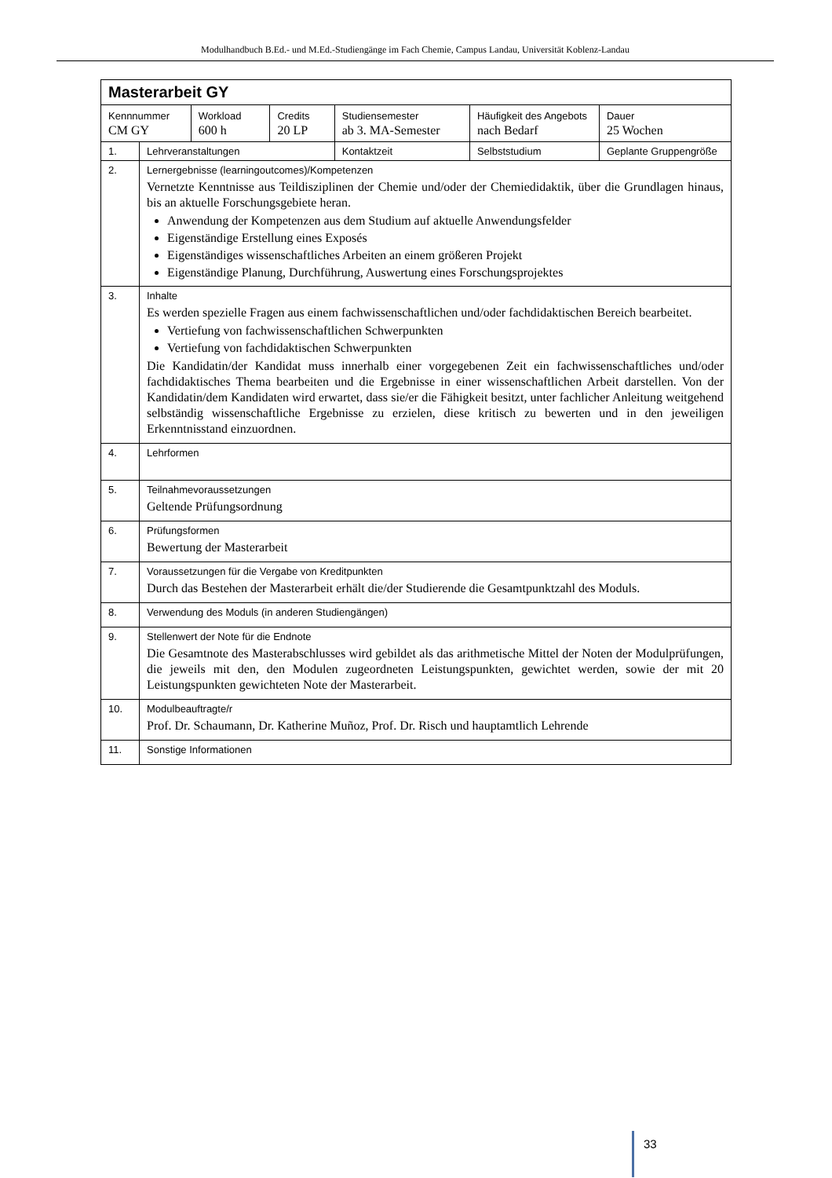Modulhandbuch B.Ed.- und M.Ed.-Studiengänge im Fach Chemie, Campus Landau, Universität Koblenz-Landau
| Masterarbeit GY | | | | | | | |
| Kennnummer CM GY | | Workload 600 h | Credits 20 LP | Studiensemester ab 3. MA-Semester | Häufigkeit des Angebots nach Bedarf | | Dauer 25 Wochen |
| 1. | Lehrveranstaltungen | | | Kontaktzeit | Selbststudium | Geplante Gruppengröße | |
| 2. | Lernergebnisse (learningoutcomes)/Kompetenzen Vernetzte Kenntnisse aus Teildisziplinen der Chemie und/oder der Chemiedidaktik, über die Grundlagen hinaus, bis an aktuelle Forschungsgebiete heran. Anwendung der Kompetenzen aus dem Studium auf aktuelle Anwendungsfelder Eigenständige Erstellung eines Exposés Eigenständiges wissenschaftliches Arbeiten an einem größeren Projekt Eigenständige Planung, Durchführung, Auswertung eines Forschungsprojektes | | | | | | |
| 3. | Inhalte Es werden spezielle Fragen aus einem fachwissenschaftlichen und/oder fachdidaktischen Bereich bearbeitet. Vertiefung von fachwissenschaftlichen Schwerpunkten Vertiefung von fachdidaktischen Schwerpunkten Die Kandidatin/der Kandidat muss innerhalb einer vorgegebenen Zeit ein fachwissenschaftliches und/oder fachdidaktisches Thema bearbeiten und die Ergebnisse in einer wissenschaftlichen Arbeit darstellen. Von der Kandidatin/dem Kandidaten wird erwartet, dass sie/er die Fähigkeit besitzt, unter fachlicher Anleitung weitgehend selbständig wissenschaftliche Ergebnisse zu erzielen, diese kritisch zu bewerten und in den jeweiligen Erkenntnisstand einzuordnen. | | | | | | |
| 4. | Lehrformen | | | | | | |
| 5. | Teilnahmevoraussetzungen Geltende Prüfungsordnung | | | | | | |
| 6. | Prüfungsformen Bewertung der Masterarbeit | | | | | | |
| 7. | Voraussetzungen für die Vergabe von Kreditpunkten Durch das Bestehen der Masterarbeit erhält die/der Studierende die Gesamtpunktzahl des Moduls. | | | | | | |
| 8. | Verwendung des Moduls (in anderen Studiengängen) | | | | | | |
| 9. | Stellenwert der Note für die Endnote Die Gesamtnote des Masterabschlusses wird gebildet als das arithmetische Mittel der Noten der Modulprüfungen, die jeweils mit den, den Modulen zugeordneten Leistungspunkten, gewichtet werden, sowie der mit 20 Leistungspunkten gewichteten Note der Masterarbeit. | | | | | | |
| 10. | Modulbeauftragte/r Prof. Dr. Schaumann, Dr. Katherine Muñoz, Prof. Dr. Risch und hauptamtlich Lehrende | | | | | | |
| 11. | Sonstige Informationen | | | | | | |
33